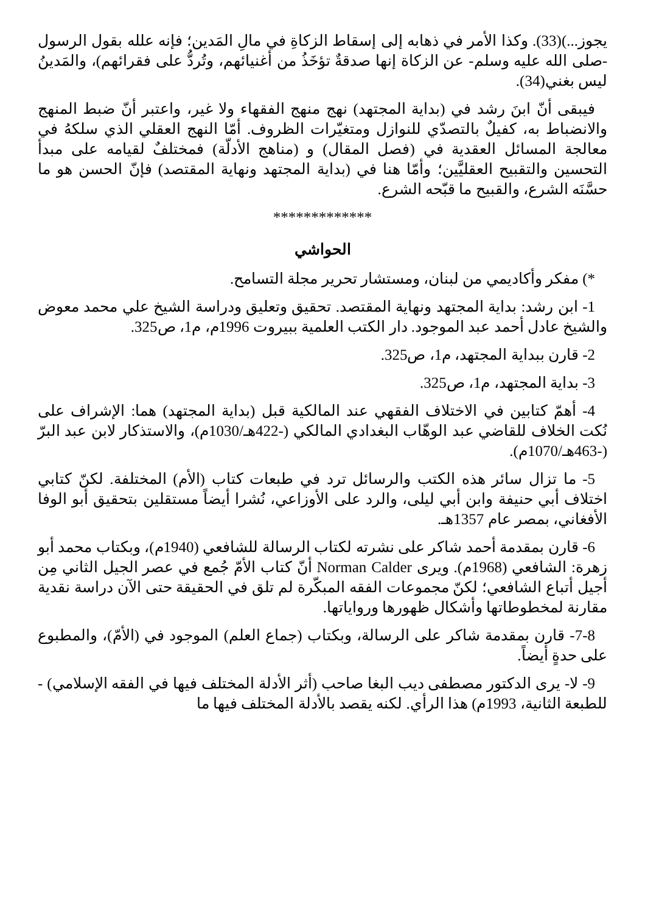يجوز...)(33). وكذا الأمر في ذهابه إلى إسقاط الزكاةِ في مالِ المَدين؛ فإنه علله بقول الرسول -صلى الله عليه وسلم- عن الزكاة إنها صدقةٌ تؤخَذُ من أغنيائهم، وتُردُّ على فقرائهم)، والمَدينُ ليس بغني(34).
فيبقى أنّ ابنَ رشد في (بداية المجتهد) نهج منهج الفقهاء ولا غير، واعتبر أنّ ضبط المنهج والانضباط به، كفيلٌ بالتصدّي للنوازل ومتغيّرات الظروف. أمّا النهج العقلي الذي سلكهُ في معالجة المسائل العقدية في (فصل المقال) و (مناهج الأدلّة) فمختلفٌ لقيامه على مبدأ التحسين والتقبيح العقليَّين؛ وأمّا هنا في (بداية المجتهد ونهاية المقتصد) فإنّ الحسن هو ما حسَّنَه الشرع، والقبيح ما قبّحه الشرع.
*************
الحواشي
*) مفكر وأكاديمي من لبنان، ومستشار تحرير مجلة التسامح.
1- ابن رشد: بداية المجتهد ونهاية المقتصد. تحقيق وتعليق ودراسة الشيخ علي محمد معوض والشيخ عادل أحمد عبد الموجود. دار الكتب العلمية ببيروت 1996م، م1، ص325.
2- قارن ببداية المجتهد، م1، ص325.
3- بداية المجتهد، م1، ص325.
4- أهمّ كتابين في الاختلاف الفقهي عند المالكية قبل (بداية المجتهد) هما: الإشراف على نُكت الخلاف للقاضي عبد الوهّاب البغدادي المالكي (-422هـ/1030م)، والاستذكار لابن عبد البرّ (-463هـ/1070م).
5- ما تزال سائر هذه الكتب والرسائل ترد في طبعات كتاب (الأم) المختلفة. لكنّ كتابي اختلاف أبي حنيفة وابن أبي ليلى، والرد على الأوزاعي، نُشرا أيضاً مستقلين بتحقيق أبو الوفا الأفغاني، بمصر عام 1357هـ.
6- قارن بمقدمة أحمد شاكر على نشرته لكتاب الرسالة للشافعي (1940م)، وبكتاب محمد أبو زهرة: الشافعي (1968م). ويرى Norman Calder أنّ كتاب الأمّ جُمع في عصر الجيل الثاني مِن أجيل أتباع الشافعي؛ لكنّ مجموعات الفقه المبكّرة لم تلق في الحقيقة حتى الآن دراسة نقدية مقارنة لمخطوطاتها وأشكال ظهورها ورواياتها.
7-8- قارن بمقدمة شاكر على الرسالة، وبكتاب (جماع العلم) الموجود في (الأمّ)، والمطبوع على حدةٍ أيضاً.
9- لا- يرى الدكتور مصطفى ديب البغا صاحب (أثر الأدلة المختلف فيها في الفقه الإسلامي) - للطبعة الثانية، 1993م) هذا الرأي. لكنه يقصد بالأدلة المختلف فيها ما